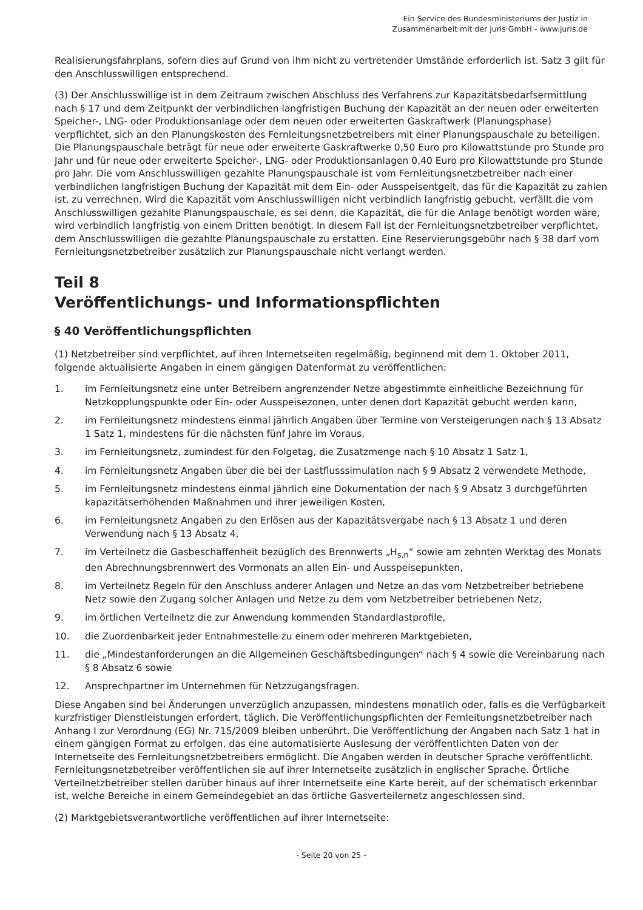Ein Service des Bundesministeriums der Justiz in
Zusammenarbeit mit der juris GmbH - www.juris.de
Realisierungsfahrplans, sofern dies auf Grund von ihm nicht zu vertretender Umstände erforderlich ist. Satz 3 gilt für den Anschlusswilligen entsprechend.
(3) Der Anschlusswillige ist in dem Zeitraum zwischen Abschluss des Verfahrens zur Kapazitätsbedarfsermittlung nach § 17 und dem Zeitpunkt der verbindlichen langfristigen Buchung der Kapazität an der neuen oder erweiterten Speicher-, LNG- oder Produktionsanlage oder dem neuen oder erweiterten Gaskraftwerk (Planungsphase) verpflichtet, sich an den Planungskosten des Fernleitungsnetzbetreibers mit einer Planungspauschale zu beteiligen. Die Planungspauschale beträgt für neue oder erweiterte Gaskraftwerke 0,50 Euro pro Kilowattstunde pro Stunde pro Jahr und für neue oder erweiterte Speicher-, LNG- oder Produktionsanlagen 0,40 Euro pro Kilowattstunde pro Stunde pro Jahr. Die vom Anschlusswilligen gezahlte Planungspauschale ist vom Fernleitungsnetzbetreiber nach einer verbindlichen langfristigen Buchung der Kapazität mit dem Ein- oder Ausspeisentgelt, das für die Kapazität zu zahlen ist, zu verrechnen. Wird die Kapazität vom Anschlusswilligen nicht verbindlich langfristig gebucht, verfällt die vom Anschlusswilligen gezahlte Planungspauschale, es sei denn, die Kapazität, die für die Anlage benötigt worden wäre, wird verbindlich langfristig von einem Dritten benötigt. In diesem Fall ist der Fernleitungsnetzbetreiber verpflichtet, dem Anschlusswilligen die gezahlte Planungspauschale zu erstatten. Eine Reservierungsgebühr nach § 38 darf vom Fernleitungsnetzbetreiber zusätzlich zur Planungspauschale nicht verlangt werden.
Teil 8
Veröffentlichungs- und Informationspflichten
§ 40 Veröffentlichungspflichten
(1) Netzbetreiber sind verpflichtet, auf ihren Internetseiten regelmäßig, beginnend mit dem 1. Oktober 2011, folgende aktualisierte Angaben in einem gängigen Datenformat zu veröffentlichen:
1. im Fernleitungsnetz eine unter Betreibern angrenzender Netze abgestimmte einheitliche Bezeichnung für Netzkopplungspunkte oder Ein- oder Ausspeisezonen, unter denen dort Kapazität gebucht werden kann,
2. im Fernleitungsnetz mindestens einmal jährlich Angaben über Termine von Versteigerungen nach § 13 Absatz 1 Satz 1, mindestens für die nächsten fünf Jahre im Voraus,
3. im Fernleitungsnetz, zumindest für den Folgetag, die Zusatzmenge nach § 10 Absatz 1 Satz 1,
4. im Fernleitungsnetz Angaben über die bei der Lastflusssimulation nach § 9 Absatz 2 verwendete Methode,
5. im Fernleitungsnetz mindestens einmal jährlich eine Dokumentation der nach § 9 Absatz 3 durchgeführten kapazitätserhöhenden Maßnahmen und ihrer jeweiligen Kosten,
6. im Fernleitungsnetz Angaben zu den Erlösen aus der Kapazitätsvergabe nach § 13 Absatz 1 und deren Verwendung nach § 13 Absatz 4,
7. im Verteilnetz die Gasbeschaffenheit bezüglich des Brennwerts „H<sub>s,n</sub>“ sowie am zehnten Werktag des Monats den Abrechnungsbrennwert des Vormonats an allen Ein- und Ausspeisepunkten,
8. im Verteilnetz Regeln für den Anschluss anderer Anlagen und Netze an das vom Netzbetreiber betriebene Netz sowie den Zugang solcher Anlagen und Netze zu dem vom Netzbetreiber betriebenen Netz,
9. im örtlichen Verteilnetz die zur Anwendung kommenden Standardlastprofile,
10. die Zuordenbarkeit jeder Entnahmestelle zu einem oder mehreren Marktgebieten,
11. die „Mindestanforderungen an die Allgemeinen Geschäftsbedingungen“ nach § 4 sowie die Vereinbarung nach § 8 Absatz 6 sowie
12. Ansprechpartner im Unternehmen für Netzzugangsfragen.
Diese Angaben sind bei Änderungen unverzüglich anzupassen, mindestens monatlich oder, falls es die Verfügbarkeit kurzfristiger Dienstleistungen erfordert, täglich. Die Veröffentlichungspflichten der Fernleitungsnetzbetreiber nach Anhang I zur Verordnung (EG) Nr. 715/2009 bleiben unberührt. Die Veröffentlichung der Angaben nach Satz 1 hat in einem gängigen Format zu erfolgen, das eine automatisierte Auslesung der veröffentlichten Daten von der Internetseite des Fernleitungsnetzbetreibers ermöglicht. Die Angaben werden in deutscher Sprache veröffentlicht. Fernleitungsnetzbetreiber veröffentlichen sie auf ihrer Internetseite zusätzlich in englischer Sprache. Örtliche Verteilnetzbetreiber stellen darüber hinaus auf ihrer Internetseite eine Karte bereit, auf der schematisch erkennbar ist, welche Bereiche in einem Gemeindegebiet an das örtliche Gasverteilernetz angeschlossen sind.
(2) Marktgebietsverantwortliche veröffentlichen auf ihrer Internetseite:
- Seite 20 von 25 -